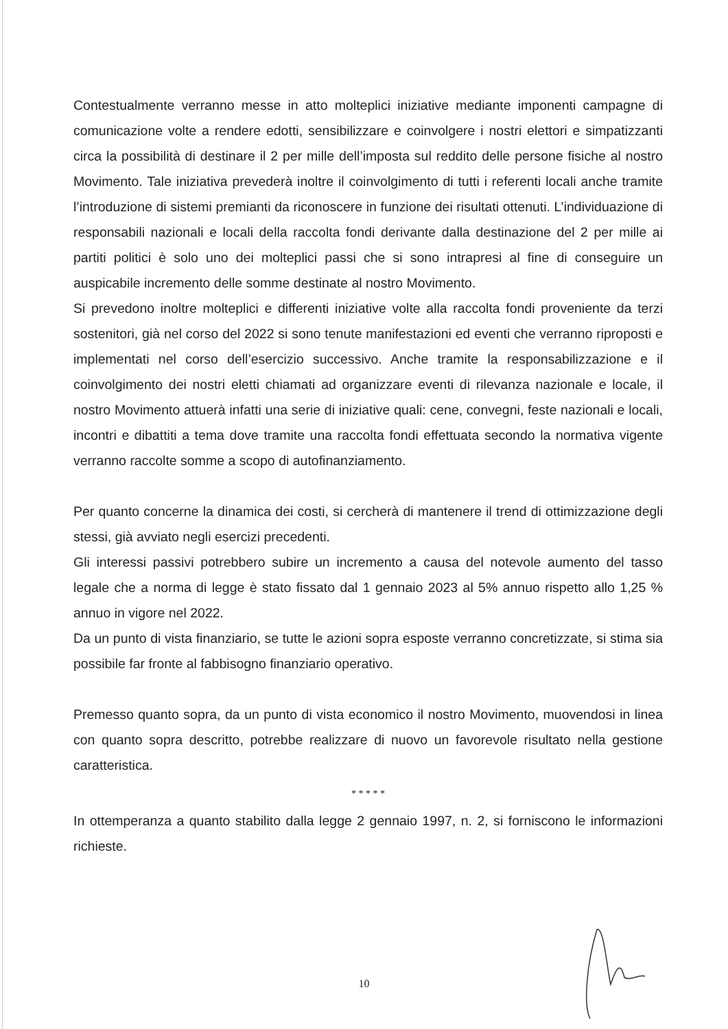Contestualmente verranno messe in atto molteplici iniziative mediante imponenti campagne di comunicazione volte a rendere edotti, sensibilizzare e coinvolgere i nostri elettori e simpatizzanti circa la possibilità di destinare il 2 per mille dell’imposta sul reddito delle persone fisiche al nostro Movimento. Tale iniziativa prevederà inoltre il coinvolgimento di tutti i referenti locali anche tramite l’introduzione di sistemi premianti da riconoscere in funzione dei risultati ottenuti. L’individuazione di responsabili nazionali e locali della raccolta fondi derivante dalla destinazione del 2 per mille ai partiti politici è solo uno dei molteplici passi che si sono intrapresi al fine di conseguire un auspicabile incremento delle somme destinate al nostro Movimento.
Si prevedono inoltre molteplici e differenti iniziative volte alla raccolta fondi proveniente da terzi sostenitori, già nel corso del 2022 si sono tenute manifestazioni ed eventi che verranno riproposti e implementati nel corso dell’esercizio successivo. Anche tramite la responsabilizzazione e il coinvolgimento dei nostri eletti chiamati ad organizzare eventi di rilevanza nazionale e locale, il nostro Movimento attuerà infatti una serie di iniziative quali: cene, convegni, feste nazionali e locali, incontri e dibattiti a tema dove tramite una raccolta fondi effettuata secondo la normativa vigente verranno raccolte somme a scopo di autofinanziamento.
Per quanto concerne la dinamica dei costi, si cercherà di mantenere il trend di ottimizzazione degli stessi, già avviato negli esercizi precedenti.
Gli interessi passivi potrebbero subire un incremento a causa del notevole aumento del tasso legale che a norma di legge è stato fissato dal 1 gennaio 2023 al 5% annuo rispetto allo 1,25 % annuo in vigore nel 2022.
Da un punto di vista finanziario, se tutte le azioni sopra esposte verranno concretizzate, si stima sia possibile far fronte al fabbisogno finanziario operativo.
Premesso quanto sopra, da un punto di vista economico il nostro Movimento, muovendosi in linea con quanto sopra descritto, potrebbe realizzare di nuovo un favorevole risultato nella gestione caratteristica.
* * * * *
In ottemperanza a quanto stabilito dalla legge 2 gennaio 1997, n. 2, si forniscono le informazioni richieste.
10